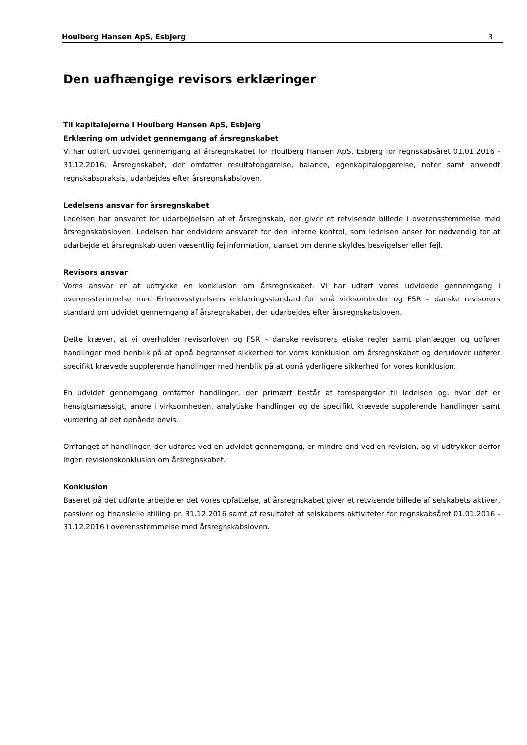Houlberg Hansen ApS, Esbjerg 3
Den uafhængige revisors erklæringer
Til kapitalejerne i Houlberg Hansen ApS, Esbjerg
Erklæring om udvidet gennemgang af årsregnskabet
Vi har udført udvidet gennemgang af årsregnskabet for Houlberg Hansen ApS, Esbjerg for regnskabsåret 01.01.2016 - 31.12.2016. Årsregnskabet, der omfatter resultatopgørelse, balance, egenkapitalopgørelse, noter samt anvendt regnskabspraksis, udarbejdes efter årsregnskabsloven.
Ledelsens ansvar for årsregnskabet
Ledelsen har ansvaret for udarbejdelsen af et årsregnskab, der giver et retvisende billede i overensstemmelse med årsregnskabsloven. Ledelsen har endvidere ansvaret for den interne kontrol, som ledelsen anser for nødvendig for at udarbejde et årsregnskab uden væsentlig fejlinformation, uanset om denne skyldes besvigelser eller fejl.
Revisors ansvar
Vores ansvar er at udtrykke en konklusion om årsregnskabet. Vi har udført vores udvidede gennemgang i overensstemmelse med Erhvervsstyrelsens erklæringsstandard for små virksomheder og FSR – danske revisorers standard om udvidet gennemgang af årsregnskaber, der udarbejdes efter årsregnskabsloven.
Dette kræver, at vi overholder revisorloven og FSR – danske revisorers etiske regler samt planlægger og udfører handlinger med henblik på at opnå begrænset sikkerhed for vores konklusion om årsregnskabet og derudover udfører specifikt krævede supplerende handlinger med henblik på at opnå yderligere sikkerhed for vores konklusion.
En udvidet gennemgang omfatter handlinger, der primært består af forespørgsler til ledelsen og, hvor det er hensigtsmæssigt, andre i virksomheden, analytiske handlinger og de specifikt krævede supplerende handlinger samt vurdering af det opnåede bevis.
Omfanget af handlinger, der udføres ved en udvidet gennemgang, er mindre end ved en revision, og vi udtrykker derfor ingen revisionskonklusion om årsregnskabet.
Konklusion
Baseret på det udførte arbejde er det vores opfattelse, at årsregnskabet giver et retvisende billede af selskabets aktiver, passiver og finansielle stilling pr. 31.12.2016 samt af resultatet af selskabets aktiviteter for regnskabsåret 01.01.2016 - 31.12.2016 i overensstemmelse med årsregnskabsloven.